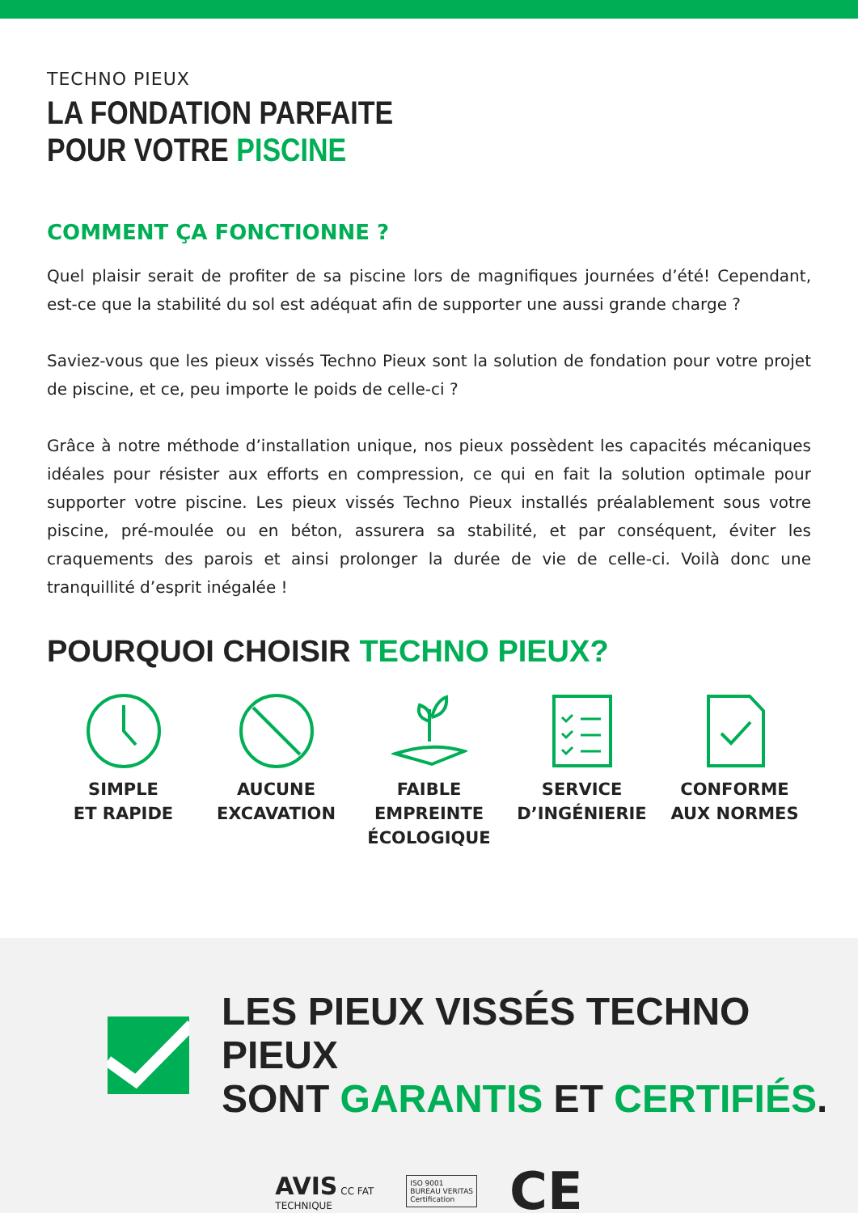TECHNO PIEUX
LA FONDATION PARFAITE
POUR VOTRE PISCINE
COMMENT ÇA FONCTIONNE ?
Quel plaisir serait de profiter de sa piscine lors de magnifiques journées d’été! Cependant, est-ce que la stabilité du sol est adéquat afin de supporter une aussi grande charge ?
Saviez-vous que les pieux vissés Techno Pieux sont la solution de fondation pour votre projet de piscine, et ce, peu importe le poids de celle-ci ?
Grâce à notre méthode d’installation unique, nos pieux possèdent les capacités mécaniques idéales pour résister aux efforts en compression, ce qui en fait la solution optimale pour supporter votre piscine. Les pieux vissés Techno Pieux installés préalablement sous votre piscine, pré-moulée ou en béton, assurera sa stabilité, et par conséquent, éviter les craquements des parois et ainsi prolonger la durée de vie de celle-ci. Voilà donc une tranquillité d’esprit inégalée !
POURQUOI CHOISIR TECHNO PIEUX?
SIMPLE
ET RAPIDE
AUCUNE
EXCAVATION
FAIBLE EMPREINTE
ÉCOLOGIQUE
SERVICE
D’INGÉNIERIE
CONFORME
AUX NORMES
LES PIEUX VISSÉS TECHNO PIEUX
SONT GARANTIS ET CERTIFIÉS.
AVIS CC FAT
TECHNIQUE
ISO 9001
BUREAU VERITAS
Certification
CE